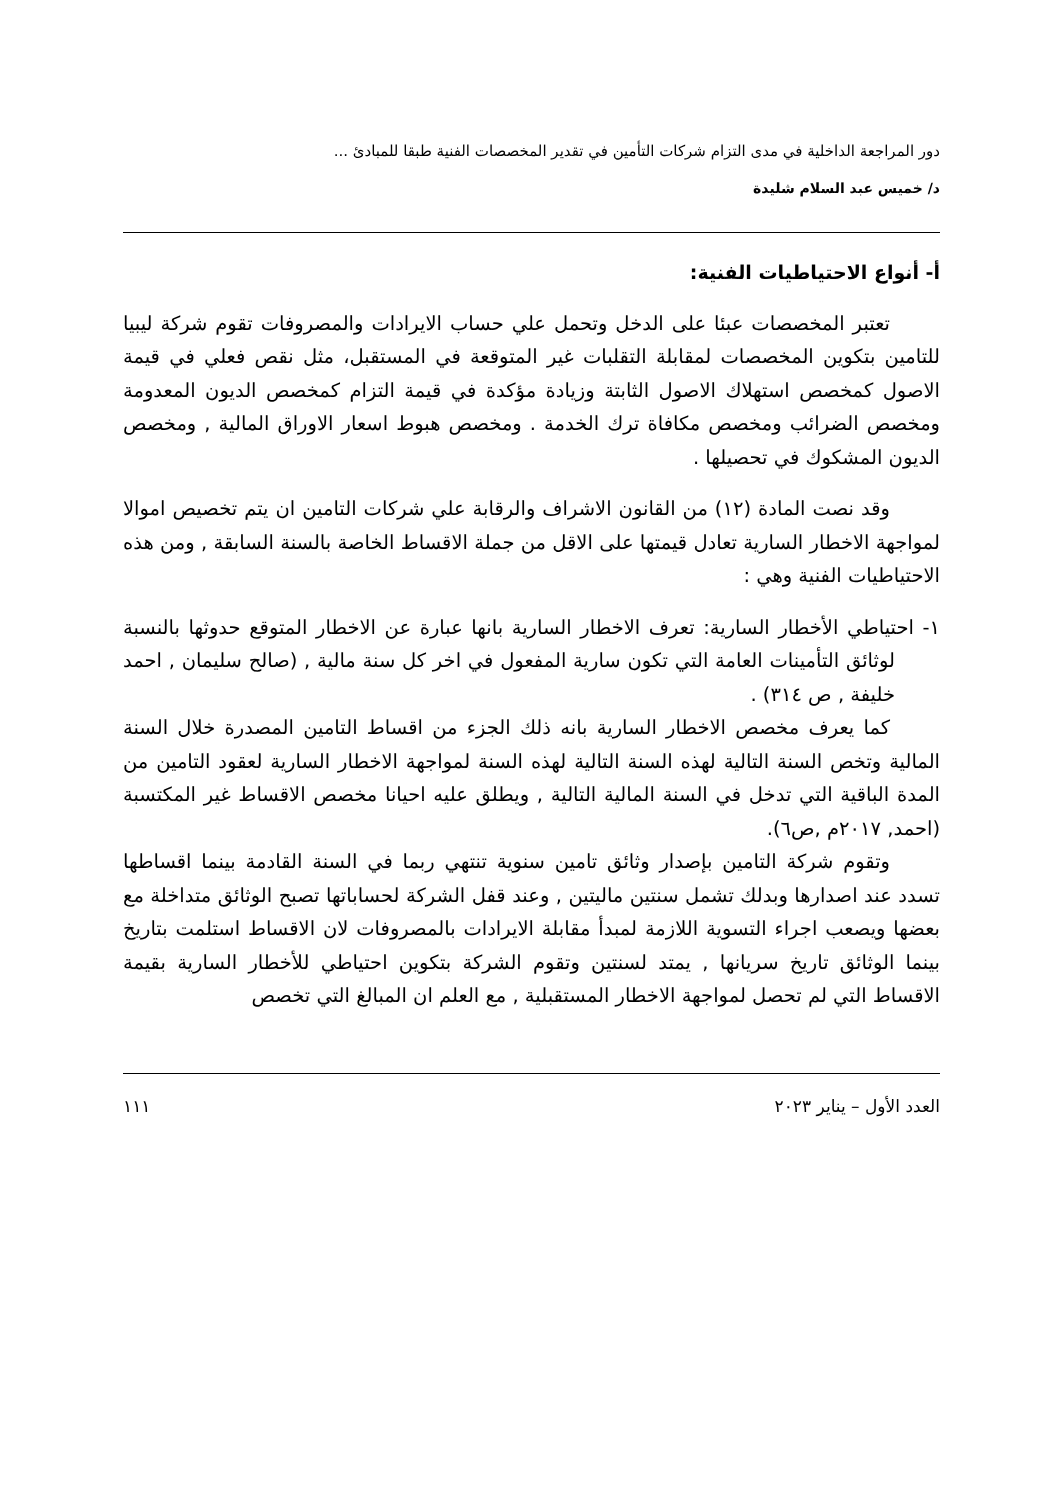دور المراجعة الداخلية في مدى التزام شركات التأمين في تقدير المخصصات الفنية طبقا للمبادئ ...
د/ خميس عبد السلام شليدة
أ- أنواع الاحتياطيات الفنية:
تعتبر المخصصات عبئا على الدخل وتحمل علي حساب الايرادات والمصروفات تقوم شركة ليبيا للتامين بتكوين المخصصات لمقابلة التقلبات غير المتوقعة في المستقبل، مثل نقص فعلي في قيمة الاصول كمخصص استهلاك الاصول الثابتة وزيادة مؤكدة في قيمة التزام كمخصص الديون المعدومة ومخصص الضرائب ومخصص مكافاة ترك الخدمة . ومخصص هبوط اسعار الاوراق المالية , ومخصص الديون المشكوك في تحصيلها .
وقد نصت المادة (١٢) من القانون الاشراف والرقابة علي شركات التامين ان يتم تخصيص اموالا لمواجهة الاخطار السارية تعادل قيمتها على الاقل من جملة الاقساط الخاصة بالسنة السابقة , ومن هذه الاحتياطيات الفنية وهي :
١- احتياطي الأخطار السارية: تعرف الاخطار السارية بانها عبارة عن الاخطار المتوقع حدوثها بالنسبة لوثائق التأمينات العامة التي تكون سارية المفعول في اخر كل سنة مالية , (صالح سليمان , احمد خليفة , ص ٣١٤) .
كما يعرف مخصص الاخطار السارية بانه ذلك الجزء من اقساط التامين المصدرة خلال السنة المالية وتخص السنة التالية لهذه السنة التالية لهذه السنة لمواجهة الاخطار السارية لعقود التامين من المدة الباقية التي تدخل في السنة المالية التالية , ويطلق عليه احيانا مخصص الاقساط غير المكتسبة (احمد, ٢٠١٧م ,ص٦).
وتقوم شركة التامين بإصدار وثائق تامين سنوية تنتهي ربما في السنة القادمة بينما اقساطها تسدد عند اصدارها وبدلك تشمل سنتين ماليتين , وعند قفل الشركة لحساباتها تصبح الوثائق متداخلة مع بعضها ويصعب اجراء التسوية اللازمة لمبدأ مقابلة الايرادات بالمصروفات لان الاقساط استلمت بتاريخ بينما الوثائق تاريخ سريانها , يمتد لسنتين وتقوم الشركة بتكوين احتياطي للأخطار السارية بقيمة الاقساط التي لم تحصل لمواجهة الاخطار المستقبلية , مع العلم ان المبالغ التي تخصص
العدد الأول – يناير ٢٠٢٣ ١١١